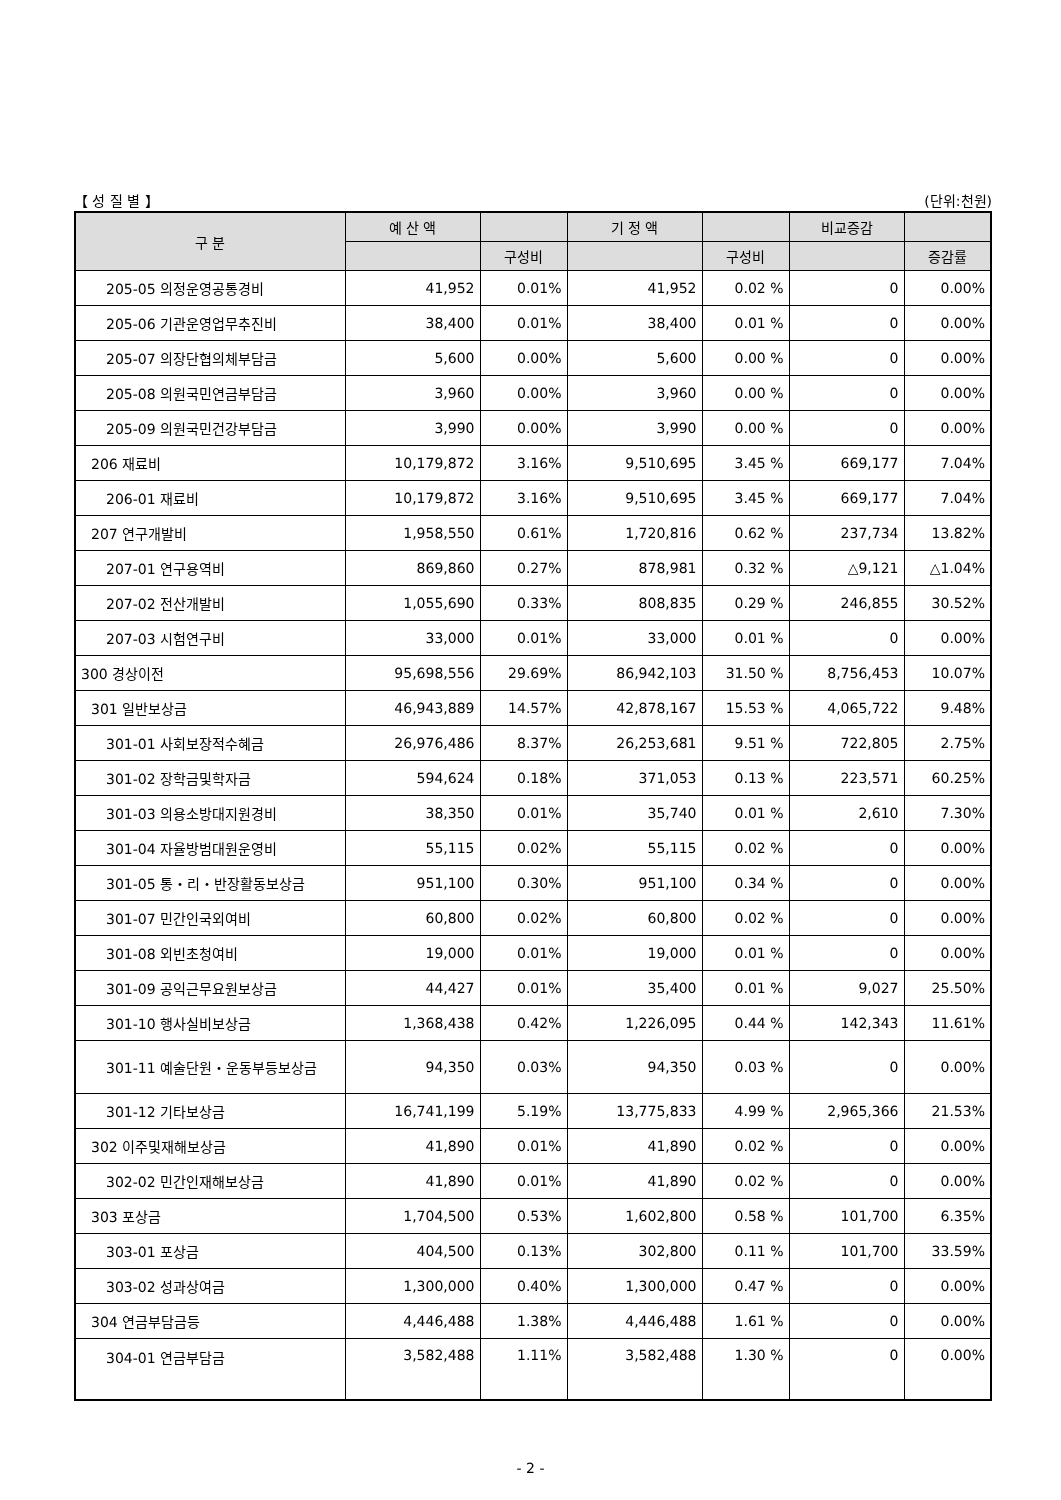【 성 질 별 】 (단위:천원)
| 구 분 | 예 산 액 | | 기 정 액 | | 비교증감 | |
| --- | --- | --- | --- | --- | --- | --- |
| | | 구성비 | | 구성비 | | 증감률 |
| 205-05 의정운영공통경비 | 41,952 | 0.01% | 41,952 | 0.02 % | 0 | 0.00% |
| 205-06 기관운영업무추진비 | 38,400 | 0.01% | 38,400 | 0.01 % | 0 | 0.00% |
| 205-07 의장단협의체부담금 | 5,600 | 0.00% | 5,600 | 0.00 % | 0 | 0.00% |
| 205-08 의원국민연금부담금 | 3,960 | 0.00% | 3,960 | 0.00 % | 0 | 0.00% |
| 205-09 의원국민건강부담금 | 3,990 | 0.00% | 3,990 | 0.00 % | 0 | 0.00% |
| 206 재료비 | 10,179,872 | 3.16% | 9,510,695 | 3.45 % | 669,177 | 7.04% |
| 206-01 재료비 | 10,179,872 | 3.16% | 9,510,695 | 3.45 % | 669,177 | 7.04% |
| 207 연구개발비 | 1,958,550 | 0.61% | 1,720,816 | 0.62 % | 237,734 | 13.82% |
| 207-01 연구용역비 | 869,860 | 0.27% | 878,981 | 0.32 % | △9,121 | △1.04% |
| 207-02 전산개발비 | 1,055,690 | 0.33% | 808,835 | 0.29 % | 246,855 | 30.52% |
| 207-03 시험연구비 | 33,000 | 0.01% | 33,000 | 0.01 % | 0 | 0.00% |
| 300 경상이전 | 95,698,556 | 29.69% | 86,942,103 | 31.50 % | 8,756,453 | 10.07% |
| 301 일반보상금 | 46,943,889 | 14.57% | 42,878,167 | 15.53 % | 4,065,722 | 9.48% |
| 301-01 사회보장적수혜금 | 26,976,486 | 8.37% | 26,253,681 | 9.51 % | 722,805 | 2.75% |
| 301-02 장학금및학자금 | 594,624 | 0.18% | 371,053 | 0.13 % | 223,571 | 60.25% |
| 301-03 의용소방대지원경비 | 38,350 | 0.01% | 35,740 | 0.01 % | 2,610 | 7.30% |
| 301-04 자율방범대원운영비 | 55,115 | 0.02% | 55,115 | 0.02 % | 0 | 0.00% |
| 301-05 통・리・반장활동보상금 | 951,100 | 0.30% | 951,100 | 0.34 % | 0 | 0.00% |
| 301-07 민간인국외여비 | 60,800 | 0.02% | 60,800 | 0.02 % | 0 | 0.00% |
| 301-08 외빈초청여비 | 19,000 | 0.01% | 19,000 | 0.01 % | 0 | 0.00% |
| 301-09 공익근무요원보상금 | 44,427 | 0.01% | 35,400 | 0.01 % | 9,027 | 25.50% |
| 301-10 행사실비보상금 | 1,368,438 | 0.42% | 1,226,095 | 0.44 % | 142,343 | 11.61% |
| 301-11 예술단원・운동부등보상금 | 94,350 | 0.03% | 94,350 | 0.03 % | 0 | 0.00% |
| 301-12 기타보상금 | 16,741,199 | 5.19% | 13,775,833 | 4.99 % | 2,965,366 | 21.53% |
| 302 이주및재해보상금 | 41,890 | 0.01% | 41,890 | 0.02 % | 0 | 0.00% |
| 302-02 민간인재해보상금 | 41,890 | 0.01% | 41,890 | 0.02 % | 0 | 0.00% |
| 303 포상금 | 1,704,500 | 0.53% | 1,602,800 | 0.58 % | 101,700 | 6.35% |
| 303-01 포상금 | 404,500 | 0.13% | 302,800 | 0.11 % | 101,700 | 33.59% |
| 303-02 성과상여금 | 1,300,000 | 0.40% | 1,300,000 | 0.47 % | 0 | 0.00% |
| 304 연금부담금등 | 4,446,488 | 1.38% | 4,446,488 | 1.61 % | 0 | 0.00% |
| 304-01 연금부담금 | 3,582,488 | 1.11% | 3,582,488 | 1.30 % | 0 | 0.00% |
- 2 -